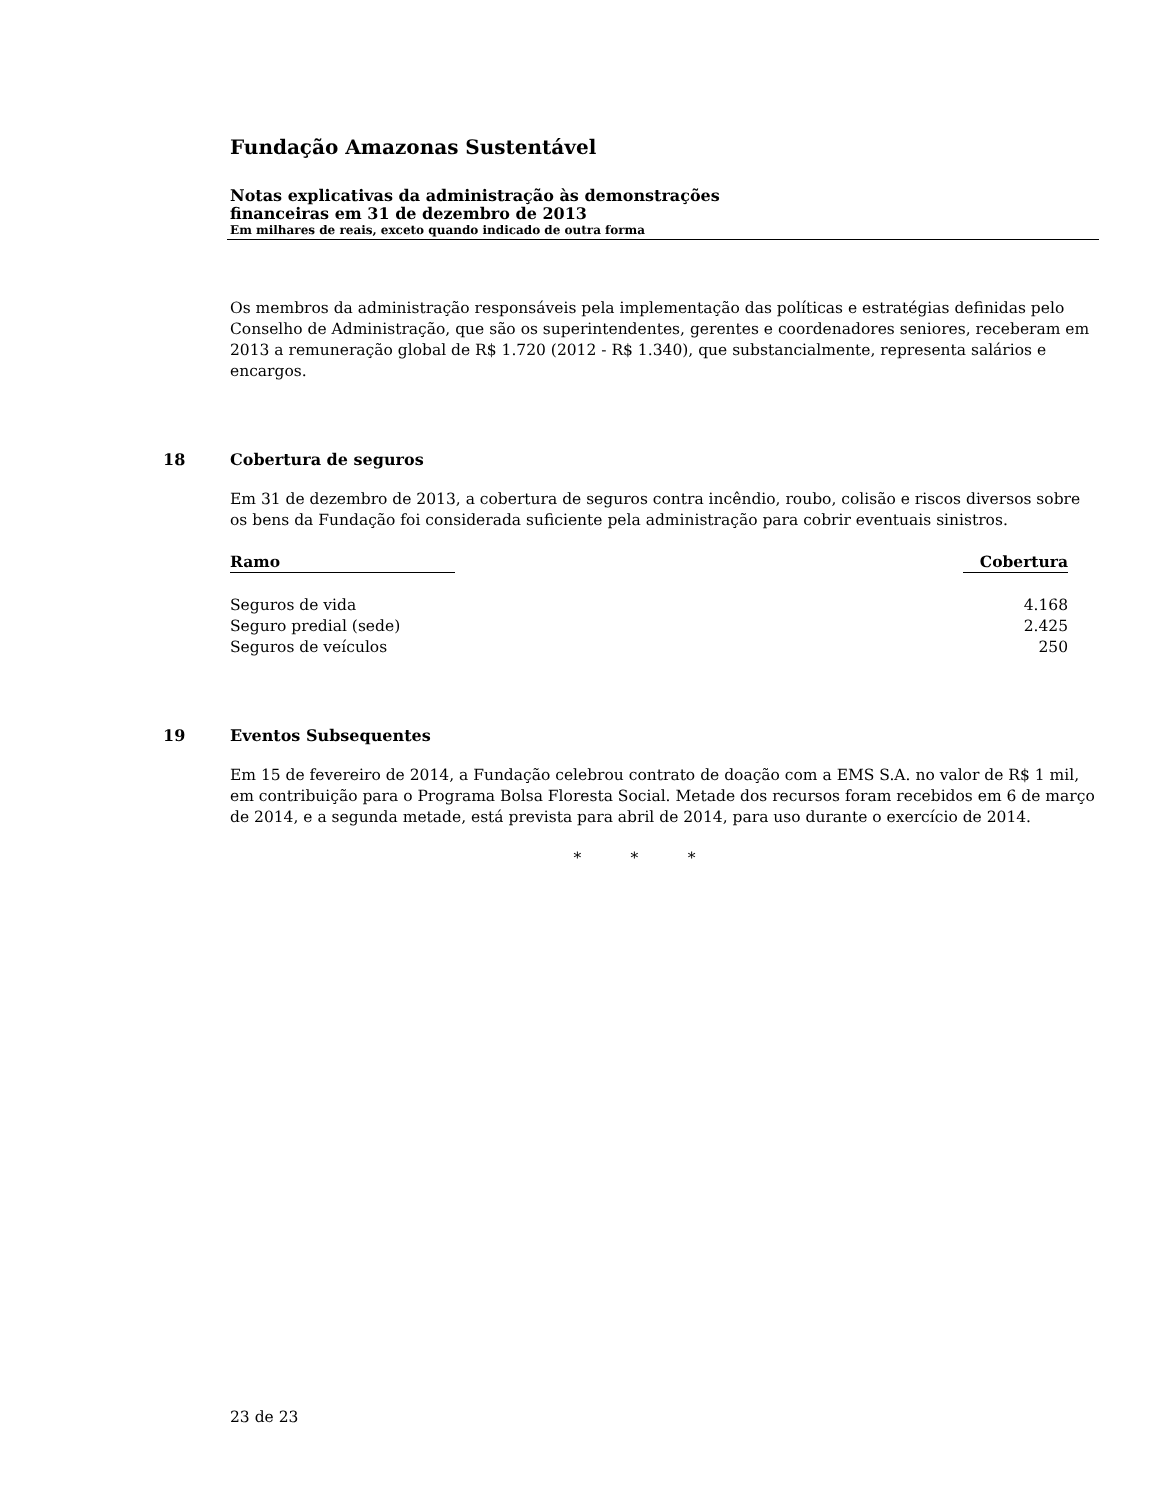Fundação Amazonas Sustentável
Notas explicativas da administração às demonstrações
financeiras em 31 de dezembro de 2013
Em milhares de reais, exceto quando indicado de outra forma
Os membros da administração responsáveis pela implementação das políticas e estratégias definidas pelo Conselho de Administração, que são os superintendentes, gerentes e coordenadores seniores, receberam em 2013 a remuneração global de R$ 1.720 (2012 - R$ 1.340), que substancialmente, representa salários e encargos.
18 Cobertura de seguros
Em 31 de dezembro de 2013, a cobertura de seguros contra incêndio, roubo, colisão e riscos diversos sobre os bens da Fundação foi considerada suficiente pela administração para cobrir eventuais sinistros.
| Ramo | | Cobertura |
| --- | --- | --- |
| Seguros de vida | | 4.168 |
| Seguro predial (sede) | | 2.425 |
| Seguros de veículos | | 250 |
19 Eventos Subsequentes
Em 15 de fevereiro de 2014, a Fundação celebrou contrato de doação com a EMS S.A. no valor de R$ 1 mil, em contribuição para o Programa Bolsa Floresta Social. Metade dos recursos foram recebidos em 6 de março de 2014, e a segunda metade, está prevista para abril de 2014, para uso durante o exercício de 2014.
* * *
23 de 23